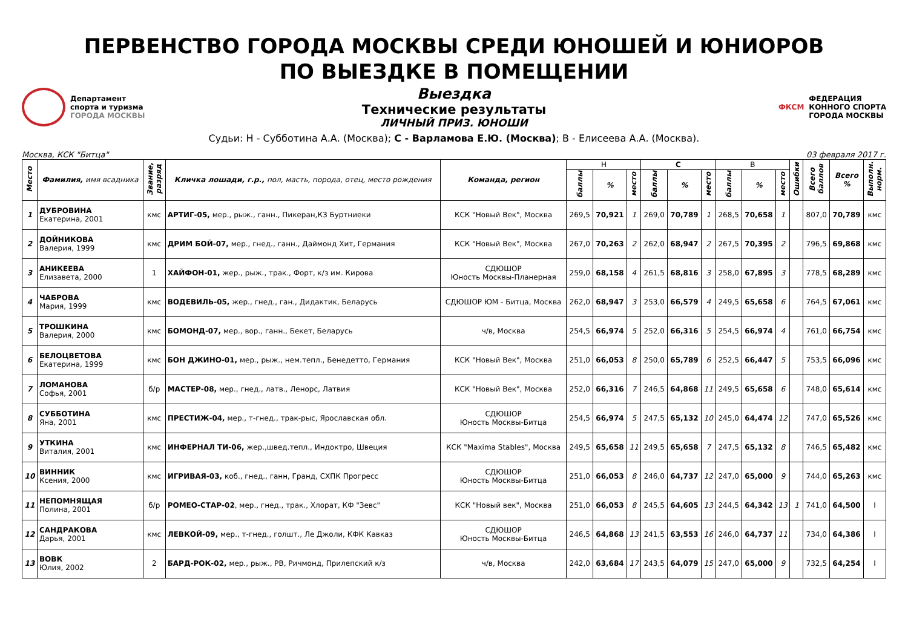ПЕРВЕНСТВО ГОРОДА МОСКВЫ СРЕДИ ЮНОШЕЙ И ЮНИОРОВ
ПО ВЫЕЗДКЕ В ПОМЕЩЕНИИ
Департамент
спорта и туризма
ГОРОДА МОСКВЫ
Выездка
Технические результаты
ЛИЧНЫЙ ПРИЗ. ЮНОШИ
ФКСМ
ФЕДЕРАЦИЯ
КОННОГО СПОРТА
ГОРОДА МОСКВЫ
Судьи: Н - Субботина А.А. (Москва); С - Варламова Е.Ю. (Москва); В - Елисеева А.А. (Москва).
Москва, КСК "Битца" 03 февраля 2017 г.
| Место | Фамилия, имя всадника | Звание, разряд | Кличка лошади, г.р., пол, масть, порода, отец, место рождения | Команда, регион | Н | | | С | | | В | | | Ошибки | Всего баллов | Всего % | Выполн. норм. |
| --- | --- | --- | --- | --- | --- | --- | --- | --- | --- | --- | --- | --- | --- | --- | --- | --- | --- |
| | | | | | баллы | % | место | баллы | % | место | баллы | % | место | | | | |
| 1 | ДУБРОВИНА Екатерина, 2001 | кмс | АРТИГ-05, мер., рыж., ганн., Пикеран,КЗ Буртниеки | КСК "Новый Век", Москва | 269,5 | 70,921 | 1 | 269,0 | 70,789 | 1 | 268,5 | 70,658 | 1 | | 807,0 | 70,789 | кмс |
| 2 | ДОЙНИКОВА Валерия, 1999 | кмс | ДРИМ БОЙ-07, мер., гнед., ганн., Даймонд Хит, Германия | КСК "Новый Век", Москва | 267,0 | 70,263 | 2 | 262,0 | 68,947 | 2 | 267,5 | 70,395 | 2 | | 796,5 | 69,868 | кмс |
| 3 | АНИКЕЕВА Елизавета, 2000 | 1 | ХАЙФОН-01, жер., рыж., трак., Форт, к/з им. Кирова | СДЮШОР Юность Москвы-Планерная | 259,0 | 68,158 | 4 | 261,5 | 68,816 | 3 | 258,0 | 67,895 | 3 | | 778,5 | 68,289 | кмс |
| 4 | ЧАБРОВА Мария, 1999 | кмс | ВОДЕВИЛЬ-05, жер., гнед., ган., Дидактик, Беларусь | СДЮШОР ЮМ - Битца, Москва | 262,0 | 68,947 | 3 | 253,0 | 66,579 | 4 | 249,5 | 65,658 | 6 | | 764,5 | 67,061 | кмс |
| 5 | ТРОШКИНА Валерия, 2000 | кмс | БОМОНД-07, мер., вор., ганн., Бекет, Беларусь | ч/в, Москва | 254,5 | 66,974 | 5 | 252,0 | 66,316 | 5 | 254,5 | 66,974 | 4 | | 761,0 | 66,754 | кмс |
| 6 | БЕЛОЦВЕТОВА Екатерина, 1999 | кмс | БОН ДЖИНО-01, мер., рыж., нем.тепл., Бенедетто, Германия | КСК "Новый Век", Москва | 251,0 | 66,053 | 8 | 250,0 | 65,789 | 6 | 252,5 | 66,447 | 5 | | 753,5 | 66,096 | кмс |
| 7 | ЛОМАНОВА Софья, 2001 | б/р | МАСТЕР-08, мер., гнед., латв., Ленорс, Латвия | КСК "Новый Век", Москва | 252,0 | 66,316 | 7 | 246,5 | 64,868 | 11 | 249,5 | 65,658 | 6 | | 748,0 | 65,614 | кмс |
| 8 | СУББОТИНА Яна, 2001 | кмс | ПРЕСТИЖ-04, мер., т-гнед., трак-рыс, Ярославская обл. | СДЮШОР Юность Москвы-Битца | 254,5 | 66,974 | 5 | 247,5 | 65,132 | 10 | 245,0 | 64,474 | 12 | | 747,0 | 65,526 | кмс |
| 9 | УТКИНА Виталия, 2001 | кмс | ИНФЕРНАЛ ТИ-06, жер.,швед.тепл., Индoктро, Швеция | КСК "Maxima Stables", Москва | 249,5 | 65,658 | 11 | 249,5 | 65,658 | 7 | 247,5 | 65,132 | 8 | | 746,5 | 65,482 | кмс |
| 10 | ВИННИК Ксения, 2000 | кмс | ИГРИВАЯ-03, коб., гнед., ганн, Гранд, СХПК Прогресс | СДЮШОР Юность Москвы-Битца | 251,0 | 66,053 | 8 | 246,0 | 64,737 | 12 | 247,0 | 65,000 | 9 | | 744,0 | 65,263 | кмс |
| 11 | НЕПОМНЯЩАЯ Полина, 2001 | б/р | РОМЕО-СТАР-02 , мер., гнед., трак., Хлорат, КФ "Зевс" | КСК "Новый век", Москва | 251,0 | 66,053 | 8 | 245,5 | 64,605 | 13 | 244,5 | 64,342 | 13 | 1 | 741,0 | 64,500 | I |
| 12 | САНДРАКОВА Дарья, 2001 | кмс | ЛЕВКОЙ-09, мер., т-гнед., голшт., Ле Джоли, КФК Кавказ | СДЮШОР Юность Москвы-Битца | 246,5 | 64,868 | 13 | 241,5 | 63,553 | 16 | 246,0 | 64,737 | 11 | | 734,0 | 64,386 | I |
| 13 | ВОВК Юлия, 2002 | 2 | БАРД-РОК-02, мер., рыж., РВ, Ричмонд, Прилепский к/з | ч/в, Москва | 242,0 | 63,684 | 17 | 243,5 | 64,079 | 15 | 247,0 | 65,000 | 9 | | 732,5 | 64,254 | I |